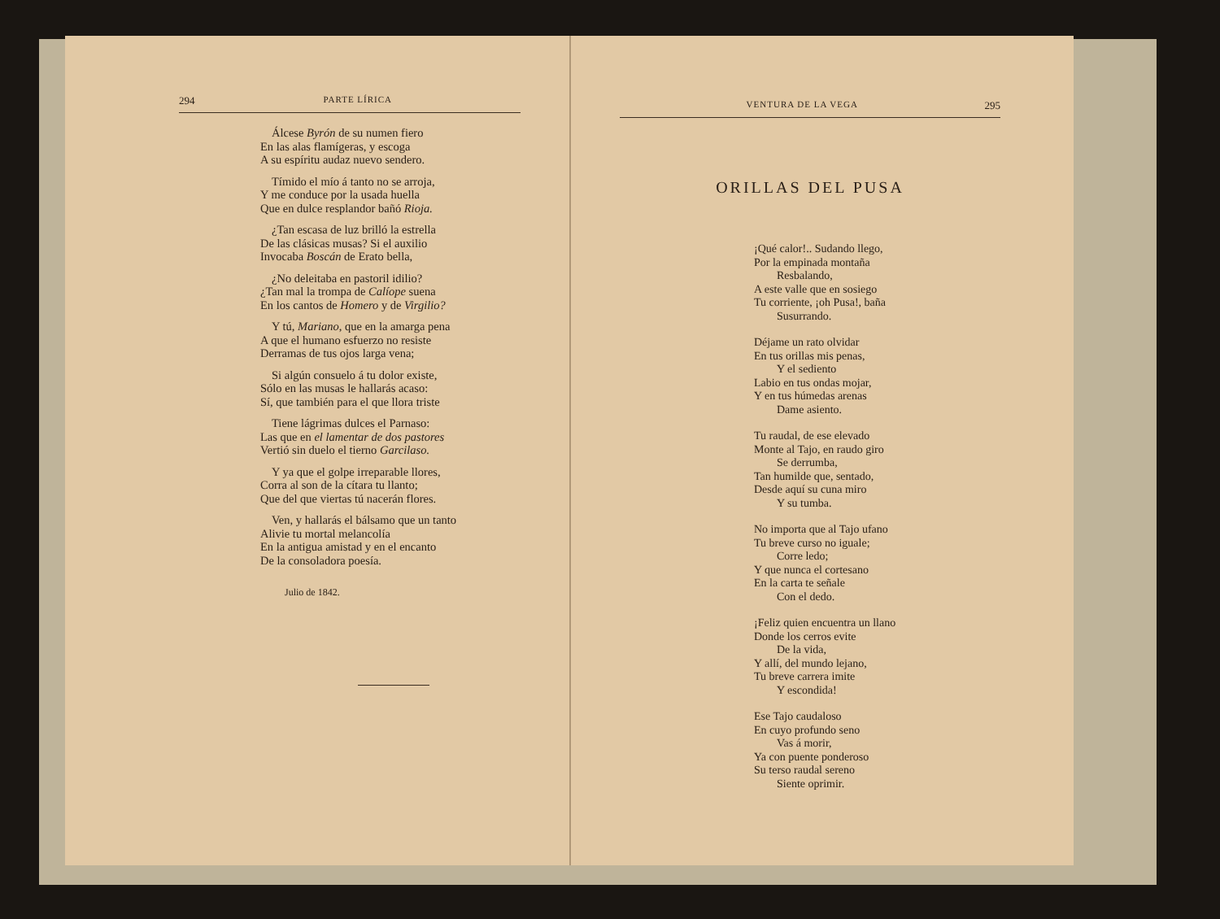294 PARTE LÍRICA
Álcese Byrón de su numen fiero
En las alas flamígeras, y escoga
A su espíritu audaz nuevo sendero.
Tímido el mío á tanto no se arroja,
Y me conduce por la usada huella
Que en dulce resplandor bañó Rioja.
¿Tan escasa de luz brilló la estrella
De las clásicas musas? Si el auxilio
Invocaba Boscán de Erato bella,
¿No deleitaba en pastoril idilio?
¿Tan mal la trompa de Calíope suena
En los cantos de Homero y de Virgilio?
Y tú, Mariano, que en la amarga pena
A que el humano esfuerzo no resiste
Derramas de tus ojos larga vena;
Si algún consuelo á tu dolor existe,
Sólo en las musas le hallarás acaso:
Sí, que también para el que llora triste
Tiene lágrimas dulces el Parnaso:
Las que en el lamentar de dos pastores
Vertió sin duelo el tierno Garcilaso.
Y ya que el golpe irreparable llores,
Corra al son de la cítara tu llanto;
Que del que viertas tú nacerán flores.
Ven, y hallarás el bálsamo que un tanto
Alivie tu mortal melancolía
En la antigua amistad y en el encanto
De la consoladora poesía.
Julio de 1842.
VENTURA DE LA VEGA 295
ORILLAS DEL PUSA
¡Qué calor!.. Sudando llego,
Por la empinada montaña
Resbalando,
A este valle que en sosiego
Tu corriente, ¡oh Pusa!, baña
Susurrando.
Déjame un rato olvidar
En tus orillas mis penas,
Y el sediento
Labio en tus ondas mojar,
Y en tus húmedas arenas
Dame asiento.
Tu raudal, de ese elevado
Monte al Tajo, en raudo giro
Se derrumba,
Tan humilde que, sentado,
Desde aquí su cuna miro
Y su tumba.
No importa que al Tajo ufano
Tu breve curso no iguale;
Corre ledo;
Y que nunca el cortesano
En la carta te señale
Con el dedo.
¡Feliz quien encuentra un llano
Donde los cerros evite
De la vida,
Y allí, del mundo lejano,
Tu breve carrera imite
Y escondida!
Ese Tajo caudaloso
En cuyo profundo seno
Vas á morir,
Ya con puente ponderoso
Su terso raudal sereno
Siente oprimir.